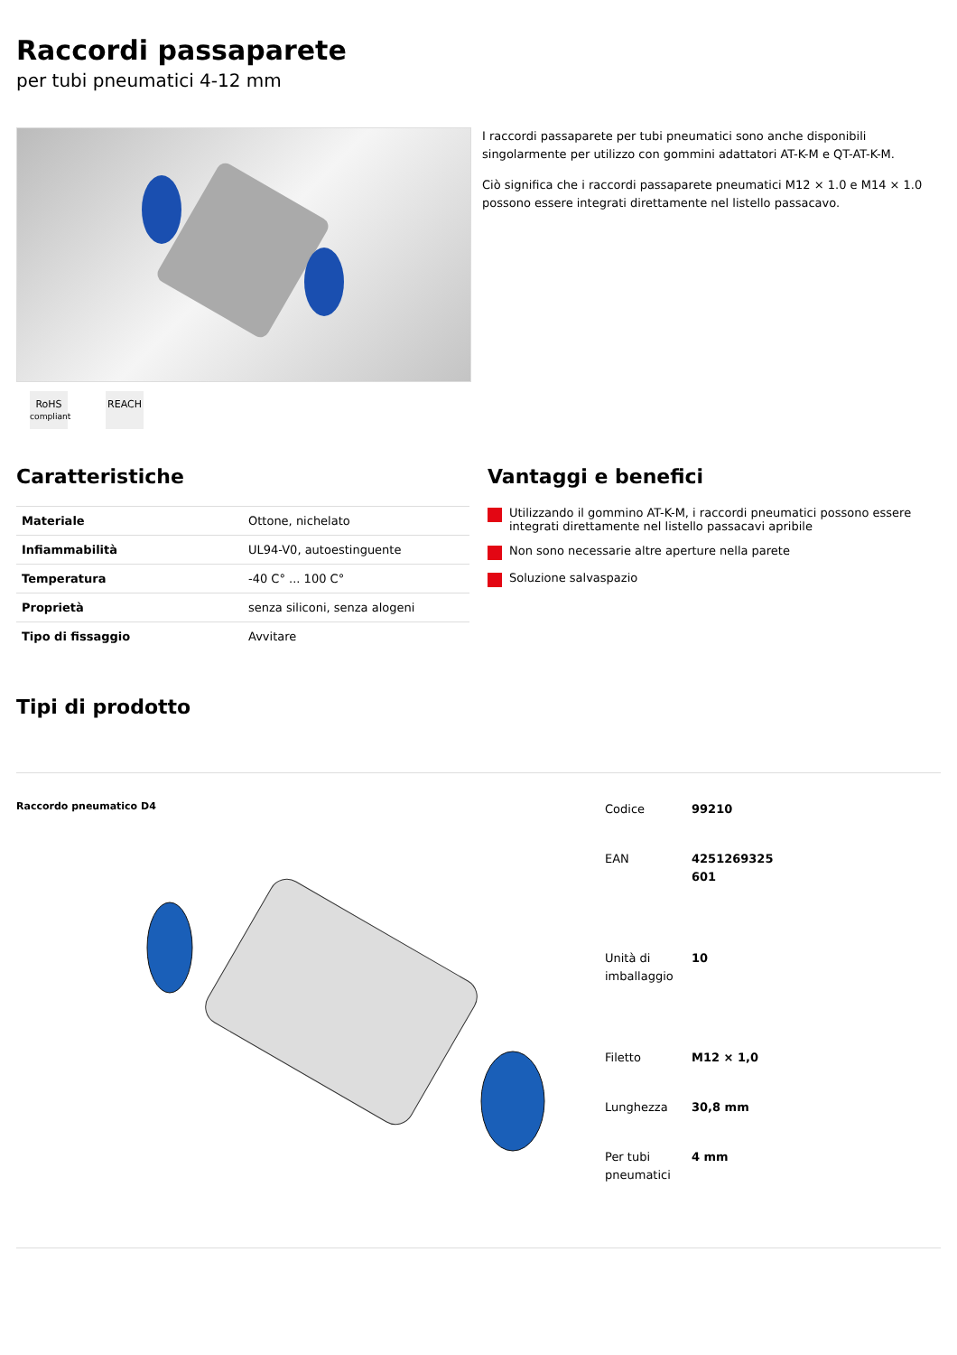Raccordi passaparete
per tubi pneumatici 4-12 mm
I raccordi passaparete per tubi pneumatici sono anche disponibili singolarmente per utilizzo con gommini adattatori AT-K-M e QT-AT-K-M.
Ciò significa che i raccordi passaparete pneumatici M12 × 1.0 e M14 × 1.0 possono essere integrati direttamente nel listello passacavo.
RoHS
compliant
REACH
Caratteristiche
| Materiale | Ottone, nichelato |
| Infiammabilità | UL94-V0, autoestinguente |
| Temperatura | -40 C° ... 100 C° |
| Proprietà | senza siliconi, senza alogeni |
| Tipo di fissaggio | Avvitare |
Vantaggi e benefici
Utilizzando il gommino AT-K-M, i raccordi pneumatici possono essere integrati direttamente nel listello passacavi apribile
Non sono necessarie altre aperture nella parete
Soluzione salvaspazio
Tipi di prodotto
Raccordo pneumatico D4
| Codice | 99210 |
| EAN | 4251269325 601 |
| Unità di imballaggio | 10 |
| Filetto | M12 × 1,0 |
| Lunghezza | 30,8 mm |
| Per tubi pneumatici | 4 mm |